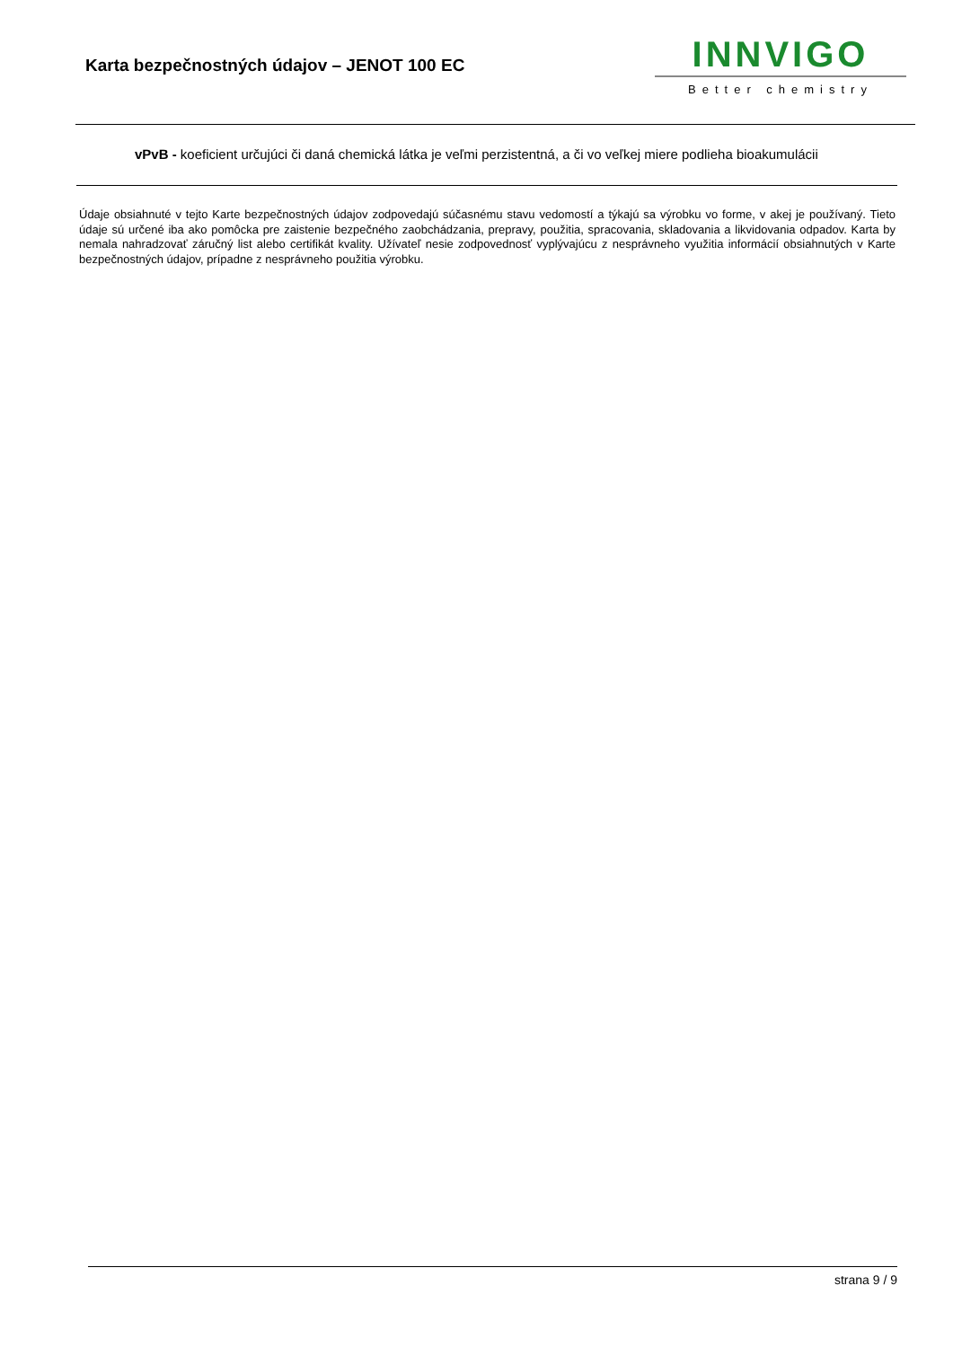Karta bezpečnostných údajov – JENOT 100 EC
INNVIGO
Better chemistry
vPvB - koeficient určujúci či daná chemická látka je veľmi perzistentná, a či vo veľkej miere podlieha bioakumulácii
Údaje obsiahnuté v tejto Karte bezpečnostných údajov zodpovedajú súčasnému stavu vedomostí a týkajú sa výrobku vo forme, v akej je používaný. Tieto údaje sú určené iba ako pomôcka pre zaistenie bezpečného zaobchádzania, prepravy, použitia, spracovania, skladovania a likvidovania odpadov. Karta by nemala nahradzovať záručný list alebo certifikát kvality. Užívateľ nesie zodpovednosť vyplývajúcu z nesprávneho využitia informácií obsiahnutých v Karte bezpečnostných údajov, prípadne z nesprávneho použitia výrobku.
strana 9 / 9